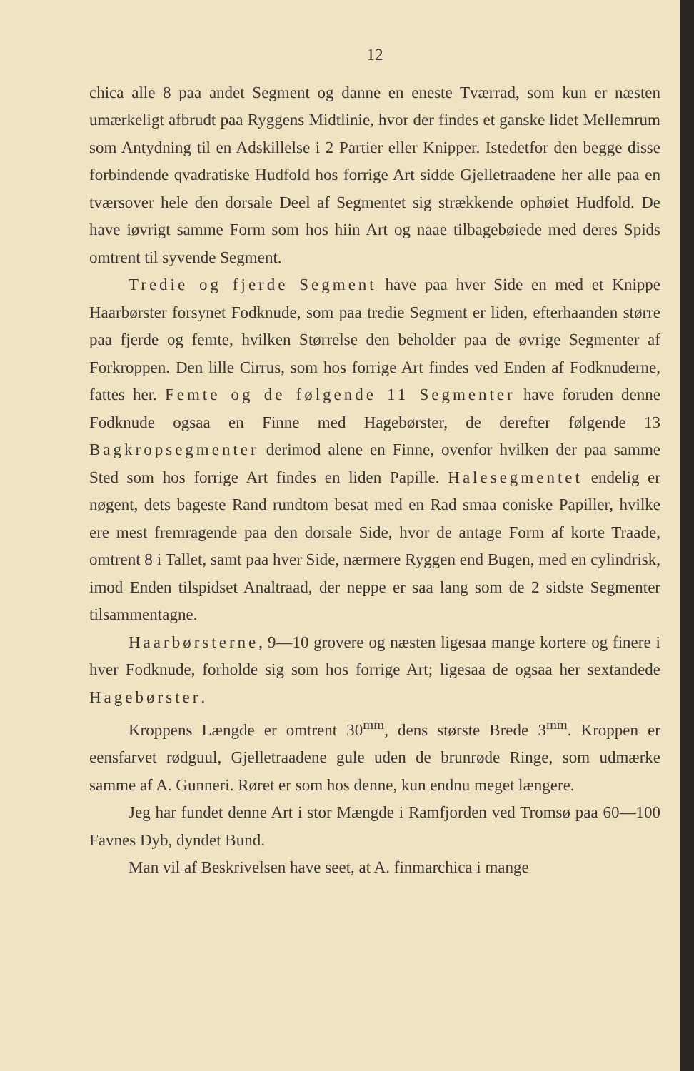12
chica alle 8 paa andet Segment og danne en eneste Tværrad, som kun er næsten umærkeligt afbrudt paa Ryggens Midtlinie, hvor der findes et ganske lidet Mellemrum som Antydning til en Adskillelse i 2 Partier eller Knipper. Istedetfor den begge disse forbindende qvadratiske Hudfold hos forrige Art sidde Gjelletraadene her alle paa en tværsover hele den dorsale Deel af Segmentet sig strækkende ophøiet Hudfold. De have iøvrigt samme Form som hos hiin Art og naae tilbageb­øiede med deres Spids omtrent til syvende Segment.
Tredie og fjerde Segment have paa hver Side en med et Knippe Haarbørster forsynet Fodknude, som paa tredie Segment er liden, efterhaanden større paa fjerde og femte, hvilken Størrelse den beholder paa de øvrige Segmenter af Forkroppen. Den lille Cirrus, som hos forrige Art findes ved Enden af Fodknuderne, fattes her. Femte og de følgende 11 Segmenter have foruden denne Fodknude ogsaa en Finne med Hagebørster, de derefter følgende 13 Bagkropsegmenter derimod alene en Finne, ovenfor hvilken der paa samme Sted som hos forrige Art findes en liden Papille. Halesegmentet endelig er nøgent, dets bageste Rand rundtom besat med en Rad smaa coniske Papiller, hvilke ere mest fremragende paa den dorsale Side, hvor de antage Form af korte Traade, omtrent 8 i Tallet, samt paa hver Side, nærmere Ryggen end Bugen, med en cylindrisk, imod Enden tilspidset Analtraad, der neppe er saa lang som de 2 sidste Segmenter tilsammentagne.
Haarbørsterne, 9—10 grovere og næsten ligesaa mange kortere og finere i hver Fodknude, forholde sig som hos forrige Art; ligesaa de ogsaa her sextandede Hagebørster.
Kroppens Længde er omtrent 30<sup>mm</sup>, dens største Brede 3<sup>mm</sup>. Kroppen er eensfarvet rødguul, Gjelletraadene gule uden de brunrøde Ringe, som udmærke samme af A. Gunneri. Røret er som hos denne, kun endnu meget længere.
Jeg har fundet denne Art i stor Mængde i Ramfjorden ved Tromsø paa 60—100 Favnes Dyb, dyndet Bund.
Man vil af Beskrivelsen have seet, at A. finmarchica i mange